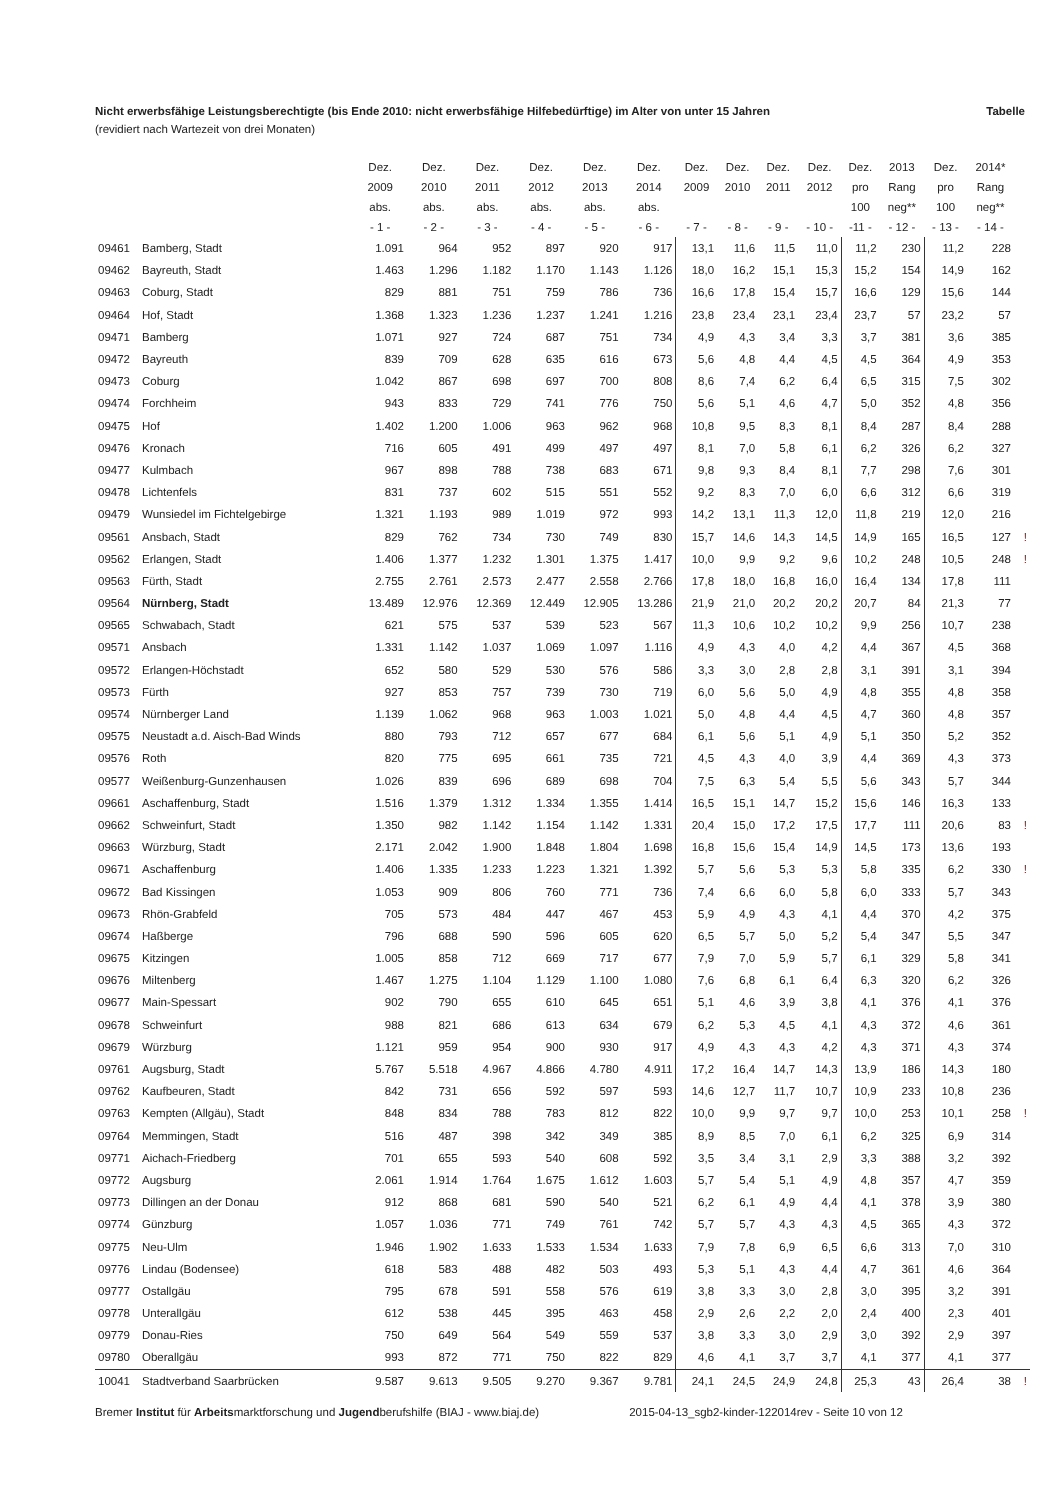Nicht erwerbsfähige Leistungsberechtigte (bis Ende 2010: nicht erwerbsfähige Hilfebedürftige) im Alter von unter 15 Jahren Tabelle
(revidiert nach Wartezeit von drei Monaten)
| | | Dez. 2009 abs. - 1 - | Dez. 2010 abs. - 2 - | Dez. 2011 abs. - 3 - | Dez. 2012 abs. - 4 - | Dez. 2013 abs. - 5 - | Dez. 2014 abs. - 6 - | Dez. 2009 - 7 - | Dez. 2010 - 8 - | Dez. 2011 - 9 - | Dez. 2012 - 10 - | Dez. pro 100 -11 - | 2013 Rang neg** - 12 - | Dez. pro 100 - 13 - | 2014* Rang neg** - 14 - | |
| --- | --- | --- | --- | --- | --- | --- | --- | --- | --- | --- | --- | --- | --- | --- | --- | --- |
| 09461 | Bamberg, Stadt | 1.091 | 964 | 952 | 897 | 920 | 917 | 13,1 | 11,6 | 11,5 | 11,0 | 11,2 | 230 | 11,2 | 228 | |
| 09462 | Bayreuth, Stadt | 1.463 | 1.296 | 1.182 | 1.170 | 1.143 | 1.126 | 18,0 | 16,2 | 15,1 | 15,3 | 15,2 | 154 | 14,9 | 162 | |
| 09463 | Coburg, Stadt | 829 | 881 | 751 | 759 | 786 | 736 | 16,6 | 17,8 | 15,4 | 15,7 | 16,6 | 129 | 15,6 | 144 | |
| 09464 | Hof, Stadt | 1.368 | 1.323 | 1.236 | 1.237 | 1.241 | 1.216 | 23,8 | 23,4 | 23,1 | 23,4 | 23,7 | 57 | 23,2 | 57 | |
| 09471 | Bamberg | 1.071 | 927 | 724 | 687 | 751 | 734 | 4,9 | 4,3 | 3,4 | 3,3 | 3,7 | 381 | 3,6 | 385 | |
| 09472 | Bayreuth | 839 | 709 | 628 | 635 | 616 | 673 | 5,6 | 4,8 | 4,4 | 4,5 | 4,5 | 364 | 4,9 | 353 | |
| 09473 | Coburg | 1.042 | 867 | 698 | 697 | 700 | 808 | 8,6 | 7,4 | 6,2 | 6,4 | 6,5 | 315 | 7,5 | 302 | |
| 09474 | Forchheim | 943 | 833 | 729 | 741 | 776 | 750 | 5,6 | 5,1 | 4,6 | 4,7 | 5,0 | 352 | 4,8 | 356 | |
| 09475 | Hof | 1.402 | 1.200 | 1.006 | 963 | 962 | 968 | 10,8 | 9,5 | 8,3 | 8,1 | 8,4 | 287 | 8,4 | 288 | |
| 09476 | Kronach | 716 | 605 | 491 | 499 | 497 | 497 | 8,1 | 7,0 | 5,8 | 6,1 | 6,2 | 326 | 6,2 | 327 | |
| 09477 | Kulmbach | 967 | 898 | 788 | 738 | 683 | 671 | 9,8 | 9,3 | 8,4 | 8,1 | 7,7 | 298 | 7,6 | 301 | |
| 09478 | Lichtenfels | 831 | 737 | 602 | 515 | 551 | 552 | 9,2 | 8,3 | 7,0 | 6,0 | 6,6 | 312 | 6,6 | 319 | |
| 09479 | Wunsiedel im Fichtelgebirge | 1.321 | 1.193 | 989 | 1.019 | 972 | 993 | 14,2 | 13,1 | 11,3 | 12,0 | 11,8 | 219 | 12,0 | 216 | |
| 09561 | Ansbach, Stadt | 829 | 762 | 734 | 730 | 749 | 830 | 15,7 | 14,6 | 14,3 | 14,5 | 14,9 | 165 | 16,5 | 127 | ! |
| 09562 | Erlangen, Stadt | 1.406 | 1.377 | 1.232 | 1.301 | 1.375 | 1.417 | 10,0 | 9,9 | 9,2 | 9,6 | 10,2 | 248 | 10,5 | 248 | ! |
| 09563 | Fürth, Stadt | 2.755 | 2.761 | 2.573 | 2.477 | 2.558 | 2.766 | 17,8 | 18,0 | 16,8 | 16,0 | 16,4 | 134 | 17,8 | 111 | |
| 09564 | Nürnberg, Stadt | 13.489 | 12.976 | 12.369 | 12.449 | 12.905 | 13.286 | 21,9 | 21,0 | 20,2 | 20,2 | 20,7 | 84 | 21,3 | 77 | |
| 09565 | Schwabach, Stadt | 621 | 575 | 537 | 539 | 523 | 567 | 11,3 | 10,6 | 10,2 | 10,2 | 9,9 | 256 | 10,7 | 238 | |
| 09571 | Ansbach | 1.331 | 1.142 | 1.037 | 1.069 | 1.097 | 1.116 | 4,9 | 4,3 | 4,0 | 4,2 | 4,4 | 367 | 4,5 | 368 | |
| 09572 | Erlangen-Höchstadt | 652 | 580 | 529 | 530 | 576 | 586 | 3,3 | 3,0 | 2,8 | 2,8 | 3,1 | 391 | 3,1 | 394 | |
| 09573 | Fürth | 927 | 853 | 757 | 739 | 730 | 719 | 6,0 | 5,6 | 5,0 | 4,9 | 4,8 | 355 | 4,8 | 358 | |
| 09574 | Nürnberger Land | 1.139 | 1.062 | 968 | 963 | 1.003 | 1.021 | 5,0 | 4,8 | 4,4 | 4,5 | 4,7 | 360 | 4,8 | 357 | |
| 09575 | Neustadt a.d. Aisch-Bad Winds | 880 | 793 | 712 | 657 | 677 | 684 | 6,1 | 5,6 | 5,1 | 4,9 | 5,1 | 350 | 5,2 | 352 | |
| 09576 | Roth | 820 | 775 | 695 | 661 | 735 | 721 | 4,5 | 4,3 | 4,0 | 3,9 | 4,4 | 369 | 4,3 | 373 | |
| 09577 | Weißenburg-Gunzenhausen | 1.026 | 839 | 696 | 689 | 698 | 704 | 7,5 | 6,3 | 5,4 | 5,5 | 5,6 | 343 | 5,7 | 344 | |
| 09661 | Aschaffenburg, Stadt | 1.516 | 1.379 | 1.312 | 1.334 | 1.355 | 1.414 | 16,5 | 15,1 | 14,7 | 15,2 | 15,6 | 146 | 16,3 | 133 | |
| 09662 | Schweinfurt, Stadt | 1.350 | 982 | 1.142 | 1.154 | 1.142 | 1.331 | 20,4 | 15,0 | 17,2 | 17,5 | 17,7 | 111 | 20,6 | 83 | ! |
| 09663 | Würzburg, Stadt | 2.171 | 2.042 | 1.900 | 1.848 | 1.804 | 1.698 | 16,8 | 15,6 | 15,4 | 14,9 | 14,5 | 173 | 13,6 | 193 | |
| 09671 | Aschaffenburg | 1.406 | 1.335 | 1.233 | 1.223 | 1.321 | 1.392 | 5,7 | 5,6 | 5,3 | 5,3 | 5,8 | 335 | 6,2 | 330 | ! |
| 09672 | Bad Kissingen | 1.053 | 909 | 806 | 760 | 771 | 736 | 7,4 | 6,6 | 6,0 | 5,8 | 6,0 | 333 | 5,7 | 343 | |
| 09673 | Rhön-Grabfeld | 705 | 573 | 484 | 447 | 467 | 453 | 5,9 | 4,9 | 4,3 | 4,1 | 4,4 | 370 | 4,2 | 375 | |
| 09674 | Haßberge | 796 | 688 | 590 | 596 | 605 | 620 | 6,5 | 5,7 | 5,0 | 5,2 | 5,4 | 347 | 5,5 | 347 | |
| 09675 | Kitzingen | 1.005 | 858 | 712 | 669 | 717 | 677 | 7,9 | 7,0 | 5,9 | 5,7 | 6,1 | 329 | 5,8 | 341 | |
| 09676 | Miltenberg | 1.467 | 1.275 | 1.104 | 1.129 | 1.100 | 1.080 | 7,6 | 6,8 | 6,1 | 6,4 | 6,3 | 320 | 6,2 | 326 | |
| 09677 | Main-Spessart | 902 | 790 | 655 | 610 | 645 | 651 | 5,1 | 4,6 | 3,9 | 3,8 | 4,1 | 376 | 4,1 | 376 | |
| 09678 | Schweinfurt | 988 | 821 | 686 | 613 | 634 | 679 | 6,2 | 5,3 | 4,5 | 4,1 | 4,3 | 372 | 4,6 | 361 | |
| 09679 | Würzburg | 1.121 | 959 | 954 | 900 | 930 | 917 | 4,9 | 4,3 | 4,3 | 4,2 | 4,3 | 371 | 4,3 | 374 | |
| 09761 | Augsburg, Stadt | 5.767 | 5.518 | 4.967 | 4.866 | 4.780 | 4.911 | 17,2 | 16,4 | 14,7 | 14,3 | 13,9 | 186 | 14,3 | 180 | |
| 09762 | Kaufbeuren, Stadt | 842 | 731 | 656 | 592 | 597 | 593 | 14,6 | 12,7 | 11,7 | 10,7 | 10,9 | 233 | 10,8 | 236 | |
| 09763 | Kempten (Allgäu), Stadt | 848 | 834 | 788 | 783 | 812 | 822 | 10,0 | 9,9 | 9,7 | 9,7 | 10,0 | 253 | 10,1 | 258 | ! |
| 09764 | Memmingen, Stadt | 516 | 487 | 398 | 342 | 349 | 385 | 8,9 | 8,5 | 7,0 | 6,1 | 6,2 | 325 | 6,9 | 314 | |
| 09771 | Aichach-Friedberg | 701 | 655 | 593 | 540 | 608 | 592 | 3,5 | 3,4 | 3,1 | 2,9 | 3,3 | 388 | 3,2 | 392 | |
| 09772 | Augsburg | 2.061 | 1.914 | 1.764 | 1.675 | 1.612 | 1.603 | 5,7 | 5,4 | 5,1 | 4,9 | 4,8 | 357 | 4,7 | 359 | |
| 09773 | Dillingen an der Donau | 912 | 868 | 681 | 590 | 540 | 521 | 6,2 | 6,1 | 4,9 | 4,4 | 4,1 | 378 | 3,9 | 380 | |
| 09774 | Günzburg | 1.057 | 1.036 | 771 | 749 | 761 | 742 | 5,7 | 5,7 | 4,3 | 4,3 | 4,5 | 365 | 4,3 | 372 | |
| 09775 | Neu-Ulm | 1.946 | 1.902 | 1.633 | 1.533 | 1.534 | 1.633 | 7,9 | 7,8 | 6,9 | 6,5 | 6,6 | 313 | 7,0 | 310 | |
| 09776 | Lindau (Bodensee) | 618 | 583 | 488 | 482 | 503 | 493 | 5,3 | 5,1 | 4,3 | 4,4 | 4,7 | 361 | 4,6 | 364 | |
| 09777 | Ostallgäu | 795 | 678 | 591 | 558 | 576 | 619 | 3,8 | 3,3 | 3,0 | 2,8 | 3,0 | 395 | 3,2 | 391 | |
| 09778 | Unterallgäu | 612 | 538 | 445 | 395 | 463 | 458 | 2,9 | 2,6 | 2,2 | 2,0 | 2,4 | 400 | 2,3 | 401 | |
| 09779 | Donau-Ries | 750 | 649 | 564 | 549 | 559 | 537 | 3,8 | 3,3 | 3,0 | 2,9 | 3,0 | 392 | 2,9 | 397 | |
| 09780 | Oberallgäu | 993 | 872 | 771 | 750 | 822 | 829 | 4,6 | 4,1 | 3,7 | 3,7 | 4,1 | 377 | 4,1 | 377 | |
| 10041 | Stadtverband Saarbrücken | 9.587 | 9.613 | 9.505 | 9.270 | 9.367 | 9.781 | 24,1 | 24,5 | 24,9 | 24,8 | 25,3 | 43 | 26,4 | 38 | ! |
Bremer Institut für Arbeitsmarktforschung und Jugendberufshilfe (BIAJ - www.biaj.de) 2015-04-13_sgb2-kinder-122014rev - Seite 10 von 12